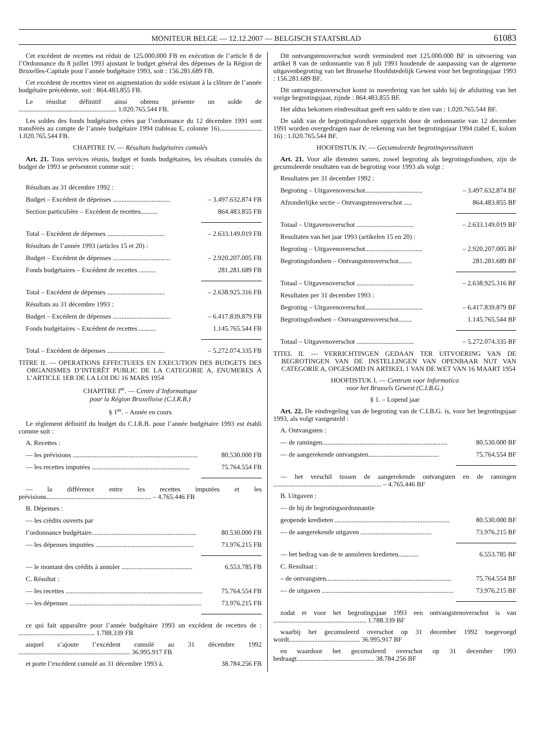MONITEUR BELGE — 12.12.2007 — BELGISCH STAATSBLAD 61083
Cet excédent de recettes est réduit de 125.000.000 FB en exécution de l’article 8 de l’Ordonnance du 8 juillet 1993 ajustant le budget général des dépenses de la Région de Bruxelles-Capitale pour l’année budgétaire 1993, soit : 156.281.689 FB.
Cet excédent de recettes vient en augmentation du solde existant à la clôture de l’année budgétaire précédente, soit : 864.483.855 FB.
Le résultat définitif ainsi obtenu présente un solde de .......................................................... 1.020.765.544 FB.
Les soldes des fonds budgétaires crées par l’ordonnance du 12 décembre 1991 sont transférés au compte de l’année budgétaire 1994 (tableau E, colonne 16)......................... 1.020.765.544 FB.
CHAPITRE IV. — Résultats budgétaires cumulés
Art. 21. Tous services réunis, budget et fonds budgétaires, les résultats cumulés du budget de 1993 se présentent comme suit :
Résultats au 31 décembre 1992 :
Budget – Excédent de dépenses .................................. – 3.497.632.874 FB
Section particulière – Excédent de recettes.......... 864.483.855 FB
Total – Excédent de dépenses .................................. – 2.633.149.019 FB
Résultats de l’année 1993 (articles 15 et 20) :
Budget – Excédent de dépenses .................................. – 2.920.207.005 FB
Fonds budgétaires – Excédent de recettes .......... 281.281.689 FB
Total – Excédent de dépenses .................................. – 2.638.925.316 FB
Résultats au 31 décembre 1993 :
Budget – Excédent de dépenses .................................. – 6.417.839.879 FB
Fonds budgétaires – Excédent de recettes .......... 1.145.765.544 FB
Total – Excédent de dépenses .................................. – 5.272.074.335 FB
TITRE II. — OPERATIONS EFFECTUEES EN EXECUTION DES BUDGETS DES ORGANISMES D’INTERÊT PUBLIC DE LA CATEGORIE A, ENUMERES À L’ARTICLE 1ER DE LA LOI DU 16 MARS 1954
CHAPITRE I<sup>er</sup>. — Centre d’Informatique
pour la Région Bruxelloise (C.I.R.B.)
§ 1<sup>er</sup>. – Année en cours
Le règlement définitif du budget du C.I.R.B. pour l’année budgétaire 1993 est établi comme suit :
A. Recettes :
— les prévisions .......................................................................... 80.530.000 FB
— les recettes imputées .......................................................... 75.764.554 FB
— la différence entre les recettes imputées et les prévisions.............................................................. – 4.765.446 FB
B. Dépenses :
— les crédits ouverts par
l’ordonnance budgétaire.............................................................. 80.530.000 FB
— les dépenses imputées .......................................................... 73.976.215 FB
— le montant des crédits à annuler .......................................... 6.553.785 FB
C. Résultat :
— les recettes ................................................................................. 75.764.554 FB
— les dépenses .............................................................................. 73.976.215 FB
ce qui fait apparaître pour l’année budgétaire 1993 un excédent de recettes de : ............................................. 1.788.339 FB
auquel s’ajoute l’excédent cumulé au 31 décembre 1992 .................................................................. 36.995.917 FB
et porte l’excédent cumulé au 31 décembre 1993 à. 38.784.256 FB
Dit ontvangstenoverschot wordt verminderd met 125.000.000 BF in uitvoering van artikel 8 van de ordonnantie van 8 juli 1993 houdende de aanpassing van de algemene uitgavenbegroting van het Brusselse Hoofdstedelijk Gewest voor het begrotingsjaar 1993 : 156.281.689 BF.
Dit ontvangstenoverschot komt in meerdering van het saldo bij de afsluiting van het vorige begrotingsjaar, zijnde : 864.483.855 BF.
Het aldus bekomen eindresultaat geeft een saldo te zien van : 1.020.765.544 BF.
De saldi van de begrotingsfondsen opgericht door de ordonnantie van 12 december 1991 worden overgedragen naar de rekening van het begrotingsjaar 1994 (tabel E, kolom 16) : 1.020.765.544 BF.
HOOFDSTUK IV. — Gecumuleerde begrotingsresultaten
Art. 21. Voor alle diensten samen, zowel begroting als begrotingsfondsen, zijn de gecumuleerde resultaten van de begroting voor 1993 als volgt :
Resultaten per 31 december 1992 :
Begroting – Uitgavenoverschot.................................. – 3.497.632.874 BF
Afzonderlijke sectie – Ontvangstenoverschot ..... 864.483.855 BF
Totaal – Uitgavenoverschot .................................. – 2.633.149.019 BF
Resultaten van het jaar 1993 (artikelen 15 en 20) :
Begroting – Uitgavenoverschot.................................. – 2.920.207.005 BF
Begrotingsfondsen – Ontvangstenoverschot........ 281.281.689 BF
Totaal – Uitgavenoverschot .................................. – 2.638.925.316 BF
Resultaten per 31 december 1993 :
Begroting – Uitgavenoverschot.................................. – 6.417.839.879 BF
Begrotingsfondsen – Ontvangstenoverschot........ 1.145.765.544 BF
Totaal – Uitgavenoverschot .................................. – 5.272.074.335 BF
TITEL II. — VERRICHTINGEN GEDAAN TER UITVOERING VAN DE BEGROTINGEN VAN DE INSTELLINGEN VAN OPENBAAR NUT VAN CATEGORIE A, OPGESOMD IN ARTIKEL 1 VAN DE WET VAN 16 MAART 1954
HOOFDSTUK I. — Centrum voor Informatica
voor het Brussels Gewest (C.I.B.G.)
§ 1. – Lopend jaar
Art. 22. De eindregeling van de begroting van de C.I.B.G. is, voor het begrotingsjaar 1993, als volgt vastgesteld :
A. Ontvangsten :
— de ramingen.......................................................................... 80.530.000 BF
— de aangerekende ontvangsten.......................................... 75.764.554 BF
— het verschil tussen de aangerekende ontvangsten en de ramingen ................................................................ – 4.765.446 BF
B. Uitgaven :
— de bij de begrotingsordonnantie
geopende kredieten .................................................................... 80.530.000 BF
— de aangerekende uitgaven .......................................... 73.976.215 BF
— het bedrag van de te annuleren kredieten............ 6.553.785 BF
C. Resultaat :
– de ontvangsten.......................................................................... 75.764.554 BF
— de uitgaven .............................................................................. 73.976.215 BF
zodat er voor het begrotingsjaar 1993 een ontvangstenoverschot is van ....................................................... 1.788.339 BF
waarbij het gecumuleerd overschot op 31 december 1992 toegevoegd wordt.......................................... 36.995.917 BF
en waardoor het gecumuleerd overschot op 31 december 1993 bedraagt.............................................. 38.784.256 BF